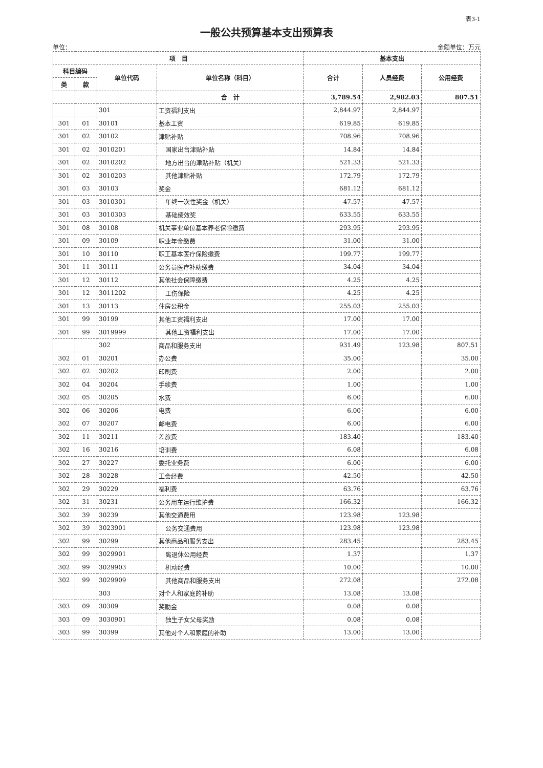表3-1
一般公共预算基本支出预算表
单位： 金额单位：万元
| 项 目 | | | | 基本支出 | | |
| --- | --- | --- | --- | --- | --- | --- |
| 科目编码 | | 单位代码 | 单位名称（科目） | 合计 | 人员经费 | 公用经费 |
| 类 | 款 | | | | | |
| | | | 合 计 | 3,789.54 | 2,982.03 | 807.51 |
| | | 301 | 工资福利支出 | 2,844.97 | 2,844.97 | |
| 301 | 01 | 30101 | 基本工资 | 619.85 | 619.85 | |
| 301 | 02 | 30102 | 津贴补贴 | 708.96 | 708.96 | |
| 301 | 02 | 3010201 | 国家出台津贴补贴 | 14.84 | 14.84 | |
| 301 | 02 | 3010202 | 地方出台的津贴补贴（机关） | 521.33 | 521.33 | |
| 301 | 02 | 3010203 | 其他津贴补贴 | 172.79 | 172.79 | |
| 301 | 03 | 30103 | 奖金 | 681.12 | 681.12 | |
| 301 | 03 | 3010301 | 年终一次性奖金（机关） | 47.57 | 47.57 | |
| 301 | 03 | 3010303 | 基础绩效奖 | 633.55 | 633.55 | |
| 301 | 08 | 30108 | 机关事业单位基本养老保险缴费 | 293.95 | 293.95 | |
| 301 | 09 | 30109 | 职业年金缴费 | 31.00 | 31.00 | |
| 301 | 10 | 30110 | 职工基本医疗保险缴费 | 199.77 | 199.77 | |
| 301 | 11 | 30111 | 公务员医疗补助缴费 | 34.04 | 34.04 | |
| 301 | 12 | 30112 | 其他社会保障缴费 | 4.25 | 4.25 | |
| 301 | 12 | 3011202 | 工伤保险 | 4.25 | 4.25 | |
| 301 | 13 | 30113 | 住房公积金 | 255.03 | 255.03 | |
| 301 | 99 | 30199 | 其他工资福利支出 | 17.00 | 17.00 | |
| 301 | 99 | 3019999 | 其他工资福利支出 | 17.00 | 17.00 | |
| | | 302 | 商品和服务支出 | 931.49 | 123.98 | 807.51 |
| 302 | 01 | 30201 | 办公费 | 35.00 | | 35.00 |
| 302 | 02 | 30202 | 印刷费 | 2.00 | | 2.00 |
| 302 | 04 | 30204 | 手续费 | 1.00 | | 1.00 |
| 302 | 05 | 30205 | 水费 | 6.00 | | 6.00 |
| 302 | 06 | 30206 | 电费 | 6.00 | | 6.00 |
| 302 | 07 | 30207 | 邮电费 | 6.00 | | 6.00 |
| 302 | 11 | 30211 | 差旅费 | 183.40 | | 183.40 |
| 302 | 16 | 30216 | 培训费 | 6.08 | | 6.08 |
| 302 | 27 | 30227 | 委托业务费 | 6.00 | | 6.00 |
| 302 | 28 | 30228 | 工会经费 | 42.50 | | 42.50 |
| 302 | 29 | 30229 | 福利费 | 63.76 | | 63.76 |
| 302 | 31 | 30231 | 公务用车运行维护费 | 166.32 | | 166.32 |
| 302 | 39 | 30239 | 其他交通费用 | 123.98 | 123.98 | |
| 302 | 39 | 3023901 | 公务交通费用 | 123.98 | 123.98 | |
| 302 | 99 | 30299 | 其他商品和服务支出 | 283.45 | | 283.45 |
| 302 | 99 | 3029901 | 离退休公用经费 | 1.37 | | 1.37 |
| 302 | 99 | 3029903 | 机动经费 | 10.00 | | 10.00 |
| 302 | 99 | 3029909 | 其他商品和服务支出 | 272.08 | | 272.08 |
| | | 303 | 对个人和家庭的补助 | 13.08 | 13.08 | |
| 303 | 09 | 30309 | 奖励金 | 0.08 | 0.08 | |
| 303 | 09 | 3030901 | 独生子女父母奖励 | 0.08 | 0.08 | |
| 303 | 99 | 30399 | 其他对个人和家庭的补助 | 13.00 | 13.00 | |